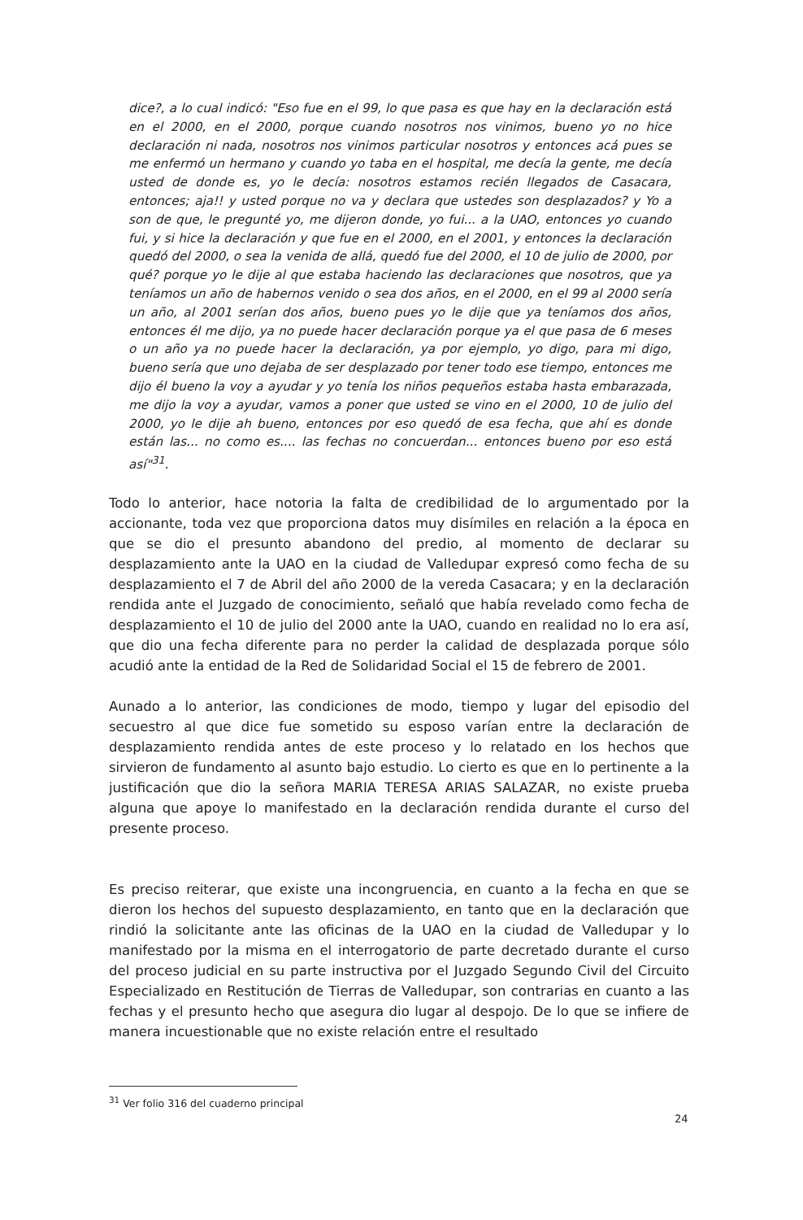dice?, a lo cual indicó: "Eso fue en el 99, lo que pasa es que hay en la declaración está en el 2000, en el 2000, porque cuando nosotros nos vinimos, bueno yo no hice declaración ni nada, nosotros nos vinimos particular nosotros y entonces acá pues se me enfermó un hermano y cuando yo taba en el hospital, me decía la gente, me decía usted de donde es, yo le decía: nosotros estamos recién llegados de Casacara, entonces; aja!! y usted porque no va y declara que ustedes son desplazados? y Yo a son de que, le pregunté yo, me dijeron donde, yo fui... a la UAO, entonces yo cuando fui, y si hice la declaración y que fue en el 2000, en el 2001, y entonces la declaración quedó del 2000, o sea la venida de allá, quedó fue del 2000, el 10 de julio de 2000, por qué? porque yo le dije al que estaba haciendo las declaraciones que nosotros, que ya teníamos un año de habernos venido o sea dos años, en el 2000, en el 99 al 2000 sería un año, al 2001 serían dos años, bueno pues yo le dije que ya teníamos dos años, entonces él me dijo, ya no puede hacer declaración porque ya el que pasa de 6 meses o un año ya no puede hacer la declaración, ya por ejemplo, yo digo, para mi digo, bueno sería que uno dejaba de ser desplazado por tener todo ese tiempo, entonces me dijo él bueno la voy a ayudar y yo tenía los niños pequeños estaba hasta embarazada, me dijo la voy a ayudar, vamos a poner que usted se vino en el 2000, 10 de julio del 2000, yo le dije ah bueno, entonces por eso quedó de esa fecha, que ahí es donde están las... no como es.... las fechas no concuerdan... entonces bueno por eso está así"<sup>31</sup>.
Todo lo anterior, hace notoria la falta de credibilidad de lo argumentado por la accionante, toda vez que proporciona datos muy disímiles en relación a la época en que se dio el presunto abandono del predio, al momento de declarar su desplazamiento ante la UAO en la ciudad de Valledupar expresó como fecha de su desplazamiento el 7 de Abril del año 2000 de la vereda Casacara; y en la declaración rendida ante el Juzgado de conocimiento, señaló que había revelado como fecha de desplazamiento el 10 de julio del 2000 ante la UAO, cuando en realidad no lo era así, que dio una fecha diferente para no perder la calidad de desplazada porque sólo acudió ante la entidad de la Red de Solidaridad Social el 15 de febrero de 2001.
Aunado a lo anterior, las condiciones de modo, tiempo y lugar del episodio del secuestro al que dice fue sometido su esposo varían entre la declaración de desplazamiento rendida antes de este proceso y lo relatado en los hechos que sirvieron de fundamento al asunto bajo estudio. Lo cierto es que en lo pertinente a la justificación que dio la señora MARIA TERESA ARIAS SALAZAR, no existe prueba alguna que apoye lo manifestado en la declaración rendida durante el curso del presente proceso.
Es preciso reiterar, que existe una incongruencia, en cuanto a la fecha en que se dieron los hechos del supuesto desplazamiento, en tanto que en la declaración que rindió la solicitante ante las oficinas de la UAO en la ciudad de Valledupar y lo manifestado por la misma en el interrogatorio de parte decretado durante el curso del proceso judicial en su parte instructiva por el Juzgado Segundo Civil del Circuito Especializado en Restitución de Tierras de Valledupar, son contrarias en cuanto a las fechas y el presunto hecho que asegura dio lugar al despojo. De lo que se infiere de manera incuestionable que no existe relación entre el resultado
<sup>31</sup> Ver folio 316 del cuaderno principal
24